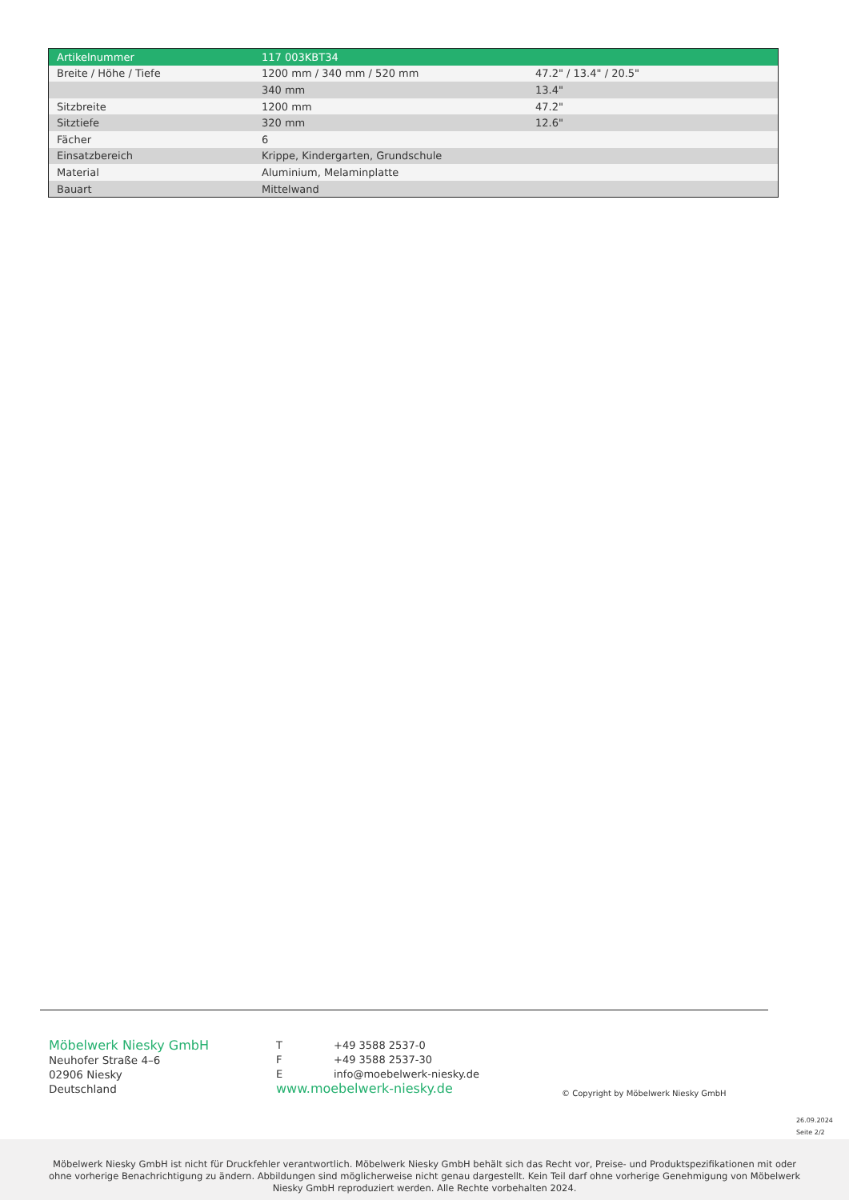| Artikelnummer | 117 003KBT34 | |
| --- | --- | --- |
| Breite / Höhe / Tiefe | 1200 mm / 340 mm / 520 mm | 47.2" / 13.4" / 20.5" |
| | 340 mm | 13.4" |
| Sitzbreite | 1200 mm | 47.2" |
| Sitztiefe | 320 mm | 12.6" |
| Fächer | 6 | |
| Einsatzbereich | Krippe, Kindergarten, Grundschule | |
| Material | Aluminium, Melaminplatte | |
| Bauart | Mittelwand | |
Möbelwerk Niesky GmbH
Neuhofer Straße 4–6
02906 Niesky
Deutschland
T +49 3588 2537-0
F +49 3588 2537-30
Einfo@moebelwerk-niesky.de
www.moebelwerk-niesky.de
© Copyright by Möbelwerk Niesky GmbH
26.09.2024
Seite 2/2
Möbelwerk Niesky GmbH ist nicht für Druckfehler verantwortlich. Möbelwerk Niesky GmbH behält sich das Recht vor, Preise- und Produktspezifikationen mit oder ohne vorherige Benachrichtigung zu ändern. Abbildungen sind möglicherweise nicht genau dargestellt. Kein Teil darf ohne vorherige Genehmigung von Möbelwerk Niesky GmbH reproduziert werden. Alle Rechte vorbehalten 2024.